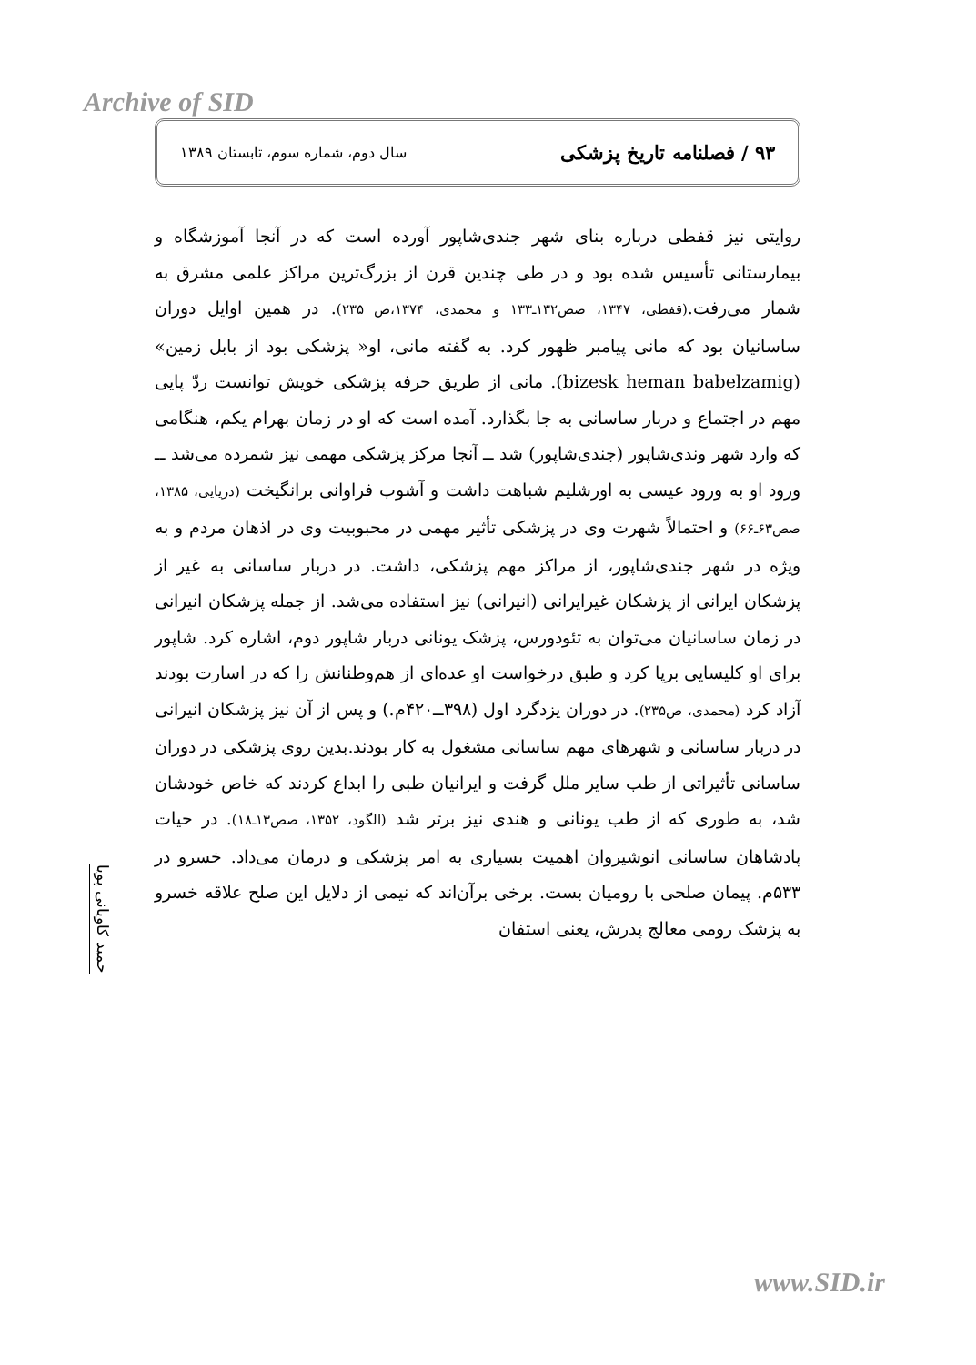Archive of SID
۹۳ / فصلنامه تاریخ پزشکی سال دوم، شماره سوم، تابستان ۱۳۸۹
روایتی نیز قفطی درباره بنای شهر جندی‌شاپور آورده است که در آنجا آموزشگاه و بیمارستانی تأسیس شده بود و در طی چندین قرن از بزرگ‌ترین مراکز علمی مشرق به شمار می‌رفت.(قفطی، ۱۳۴۷، صص۱۳۲ـ۱۳۳ و محمدی، ۱۳۷۴،ص ۲۳۵). در همین اوایل دوران ساسانیان بود که مانی پیامبر ظهور کرد. به گفته مانی، او« پزشکی بود از بابل زمین» (bizesk heman babelzamig). مانی از طریق حرفه پزشکی خویش توانست ردّ پایی مهم در اجتماع و دربار ساسانی به جا بگذارد. آمده است که او در زمان بهرام یکم، هنگامی که وارد شهر وندی‌شاپور (جندی‌شاپور) شد ــ آنجا مرکز پزشکی مهمی نیز شمرده می‌شد ــ ورود او به ورود عیسی به اورشلیم شباهت داشت و آشوب فراوانی برانگیخت (دریایی، ۱۳۸۵، صص۶۳ـ۶۶) و احتمالاً شهرت وی در پزشکی تأثیر مهمی در محبوبیت وی در اذهان مردم و به ویژه در شهر جندی‌شاپور، از مراکز مهم پزشکی، داشت. در دربار ساسانی به غیر از پزشکان ایرانی از پزشکان غیرایرانی (انیرانی) نیز استفاده می‌شد. از جمله پزشکان انیرانی در زمان ساسانیان می‌توان به تئودورس، پزشک یونانی دربار شاپور دوم، اشاره کرد. شاپور برای او کلیسایی برپا کرد و طبق درخواست او عده‌ای از هم‌وطنانش را که در اسارت بودند آزاد کرد (محمدی، ص۲۳۵). در دوران یزدگرد اول (۳۹۸ــ۴۲۰م.) و پس از آن نیز پزشکان انیرانی در دربار ساسانی و شهرهای مهم ساسانی مشغول به کار بودند.بدین روی پزشکی در دوران ساسانی تأثیراتی از طب سایر ملل گرفت و ایرانیان طبی را ابداع کردند که خاص خودشان شد، به طوری که از طب یونانی و هندی نیز برتر شد (الگود، ۱۳۵۲، صص۱۳ـ۱۸). در حیات پادشاهان ساسانی انوشیروان اهمیت بسیاری به امر پزشکی و درمان می‌داد. خسرو در ۵۳۳م. پیمان صلحی با رومیان بست. برخی برآن‌اند که نیمی از دلایل این صلح علاقه خسرو به پزشک رومی معالج پدرش، یعنی استفان
حمید کاویانی پویا
www.SID.ir